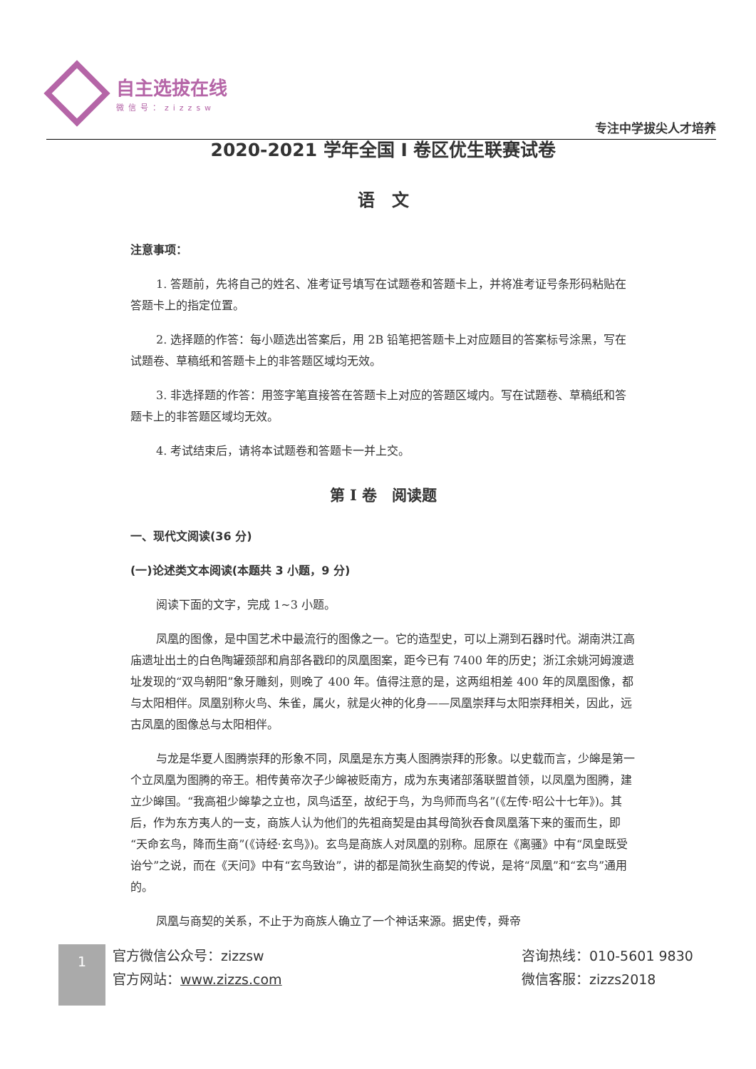自主选拔在线
微信号：zizzsw
专注中学拔尖人才培养
2020-2021 学年全国 I 卷区优生联赛试卷
语　文
注意事项：
1. 答题前，先将自己的姓名、准考证号填写在试题卷和答题卡上，并将准考证号条形码粘贴在答题卡上的指定位置。
2. 选择题的作答：每小题选出答案后，用 2B 铅笔把答题卡上对应题目的答案标号涂黑，写在试题卷、草稿纸和答题卡上的非答题区域均无效。
3. 非选择题的作答：用签字笔直接答在答题卡上对应的答题区域内。写在试题卷、草稿纸和答题卡上的非答题区域均无效。
4. 考试结束后，请将本试题卷和答题卡一并上交。
第 I 卷　阅读题
一、现代文阅读(36 分)
(一)论述类文本阅读(本题共 3 小题，9 分)
阅读下面的文字，完成 1~3 小题。
凤凰的图像，是中国艺术中最流行的图像之一。它的造型史，可以上溯到石器时代。湖南洪江高庙遗址出土的白色陶罐颈部和肩部各戳印的凤凰图案，距今已有 7400 年的历史；浙江余姚河姆渡遗址发现的“双鸟朝阳”象牙雕刻，则晚了 400 年。值得注意的是，这两组相差 400 年的凤凰图像，都与太阳相伴。凤凰别称火鸟、朱雀，属火，就是火神的化身——凤凰崇拜与太阳崇拜相关，因此，远古凤凰的图像总与太阳相伴。
与龙是华夏人图腾崇拜的形象不同，凤凰是东方夷人图腾崇拜的形象。以史载而言，少皞是第一个立凤凰为图腾的帝王。相传黄帝次子少皞被贬南方，成为东夷诸部落联盟首领，以凤凰为图腾，建立少皞国。“我高祖少皞挚之立也，凤鸟适至，故纪于鸟，为鸟师而鸟名”(《左传·昭公十七年》)。其后，作为东方夷人的一支，商族人认为他们的先祖商契是由其母简狄吞食凤凰落下来的蛋而生，即“天命玄鸟，降而生商”(《诗经·玄鸟》)。玄鸟是商族人对凤凰的别称。屈原在《离骚》中有“凤皇既受诒兮”之说，而在《天问》中有“玄鸟致诒”，讲的都是简狄生商契的传说，是将“凤凰”和“玄鸟”通用的。
凤凰与商契的关系，不止于为商族人确立了一个神话来源。据史传，舜帝
1
官方微信公众号：zizzsw
官方网站：www.zizzs.com
咨询热线：010-5601 9830
微信客服：zizzs2018